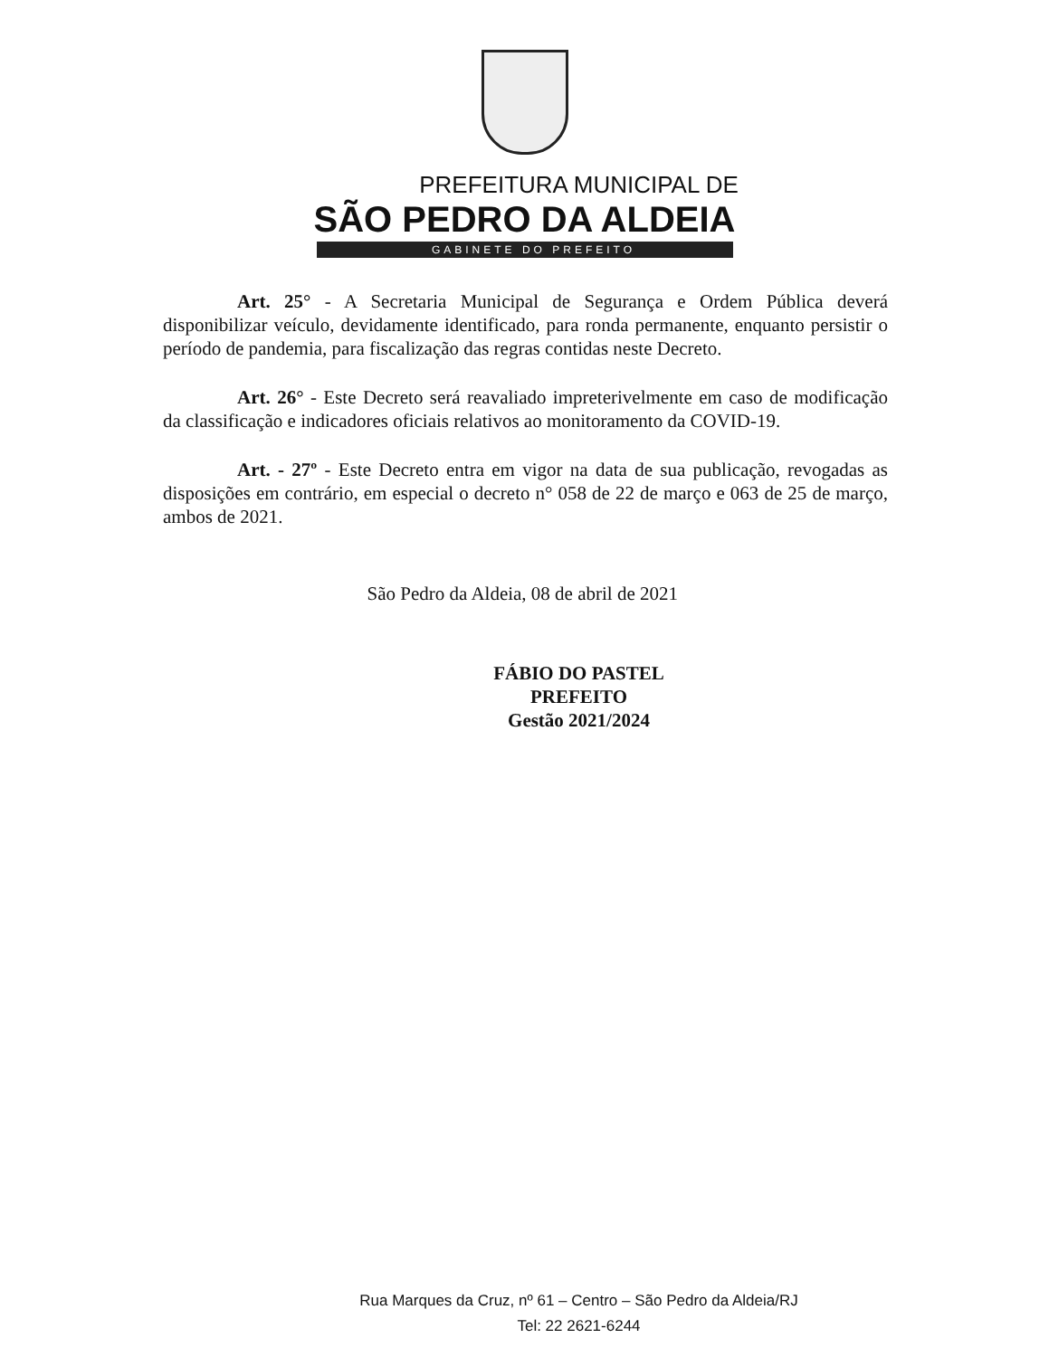PREFEITURA MUNICIPAL DE
SÃO PEDRO DA ALDEIA
GABINETE DO PREFEITO
Art. 25° - A Secretaria Municipal de Segurança e Ordem Pública deverá disponibilizar veículo, devidamente identificado, para ronda permanente, enquanto persistir o período de pandemia, para fiscalização das regras contidas neste Decreto.
Art. 26° - Este Decreto será reavaliado impreterivelmente em caso de modificação da classificação e indicadores oficiais relativos ao monitoramento da COVID-19.
Art. - 27º - Este Decreto entra em vigor na data de sua publicação, revogadas as disposições em contrário, em especial o decreto n° 058 de 22 de março e 063 de 25 de março, ambos de 2021.
São Pedro da Aldeia, 08 de abril de 2021
FÁBIO DO PASTEL
PREFEITO
Gestão 2021/2024
Rua Marques da Cruz, nº 61 – Centro – São Pedro da Aldeia/RJ
Tel: 22 2621-6244